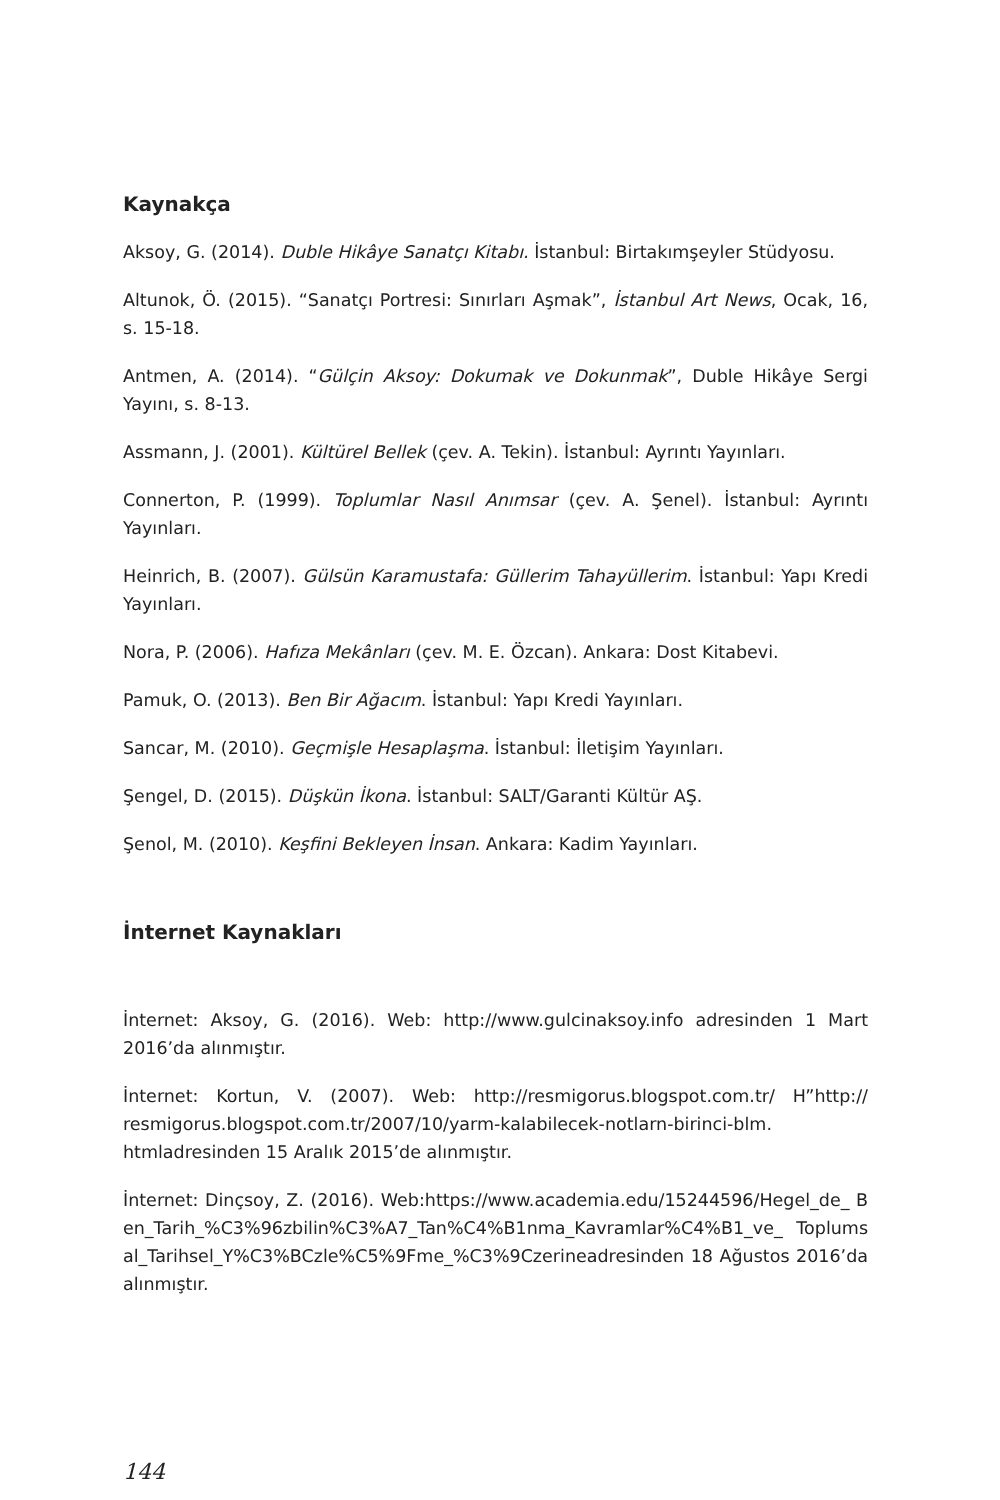Kaynakça
Aksoy, G. (2014). Duble Hikâye Sanatçı Kitabı. İstanbul: Birtakımşeyler Stüdyosu.
Altunok, Ö. (2015). “Sanatçı Portresi: Sınırları Aşmak”, İstanbul Art News, Ocak, 16, s. 15-18.
Antmen, A. (2014). “Gülçin Aksoy: Dokumak ve Dokunmak”, Duble Hikâye Sergi Yayını, s. 8-13.
Assmann, J. (2001). Kültürel Bellek (çev. A. Tekin). İstanbul: Ayrıntı Yayınları.
Connerton, P. (1999). Toplumlar Nasıl Anımsar (çev. A. Şenel). İstanbul: Ayrıntı Yayınları.
Heinrich, B. (2007). Gülsün Karamustafa: Güllerim Tahayüllerim. İstanbul: Yapı Kredi Yayınları.
Nora, P. (2006). Hafıza Mekânları (çev. M. E. Özcan). Ankara: Dost Kitabevi.
Pamuk, O. (2013). Ben Bir Ağacım. İstanbul: Yapı Kredi Yayınları.
Sancar, M. (2010). Geçmişle Hesaplaşma. İstanbul: İletişim Yayınları.
Şengel, D. (2015). Düşkün İkona. İstanbul: SALT/Garanti Kültür AŞ.
Şenol, M. (2010). Keşfini Bekleyen İnsan. Ankara: Kadim Yayınları.
İnternet Kaynakları
İnternet: Aksoy, G. (2016). Web: http://www.gulcinaksoy.info adresinden 1 Mart 2016’da alınmıştır.
İnternet: Kortun, V. (2007). Web: http://resmigorus.blogspot.com.tr/ H”http:// resmigorus.blogspot.com.tr/2007/10/yarm-kalabilecek-notlarn-birinci-blm. htmladresinden 15 Aralık 2015’de alınmıştır.
İnternet: Dinçsoy, Z. (2016). Web:https://www.academia.edu/15244596/Hegel_de_ Ben_Tarih_%C3%96zbilin%C3%A7_Tan%C4%B1nma_Kavramlar%C4%B1_ve_ Toplumsal_Tarihsel_Y%C3%BCzle%C5%9Fme_%C3%9Czerineadresinden 18 Ağustos 2016’da alınmıştır.
144